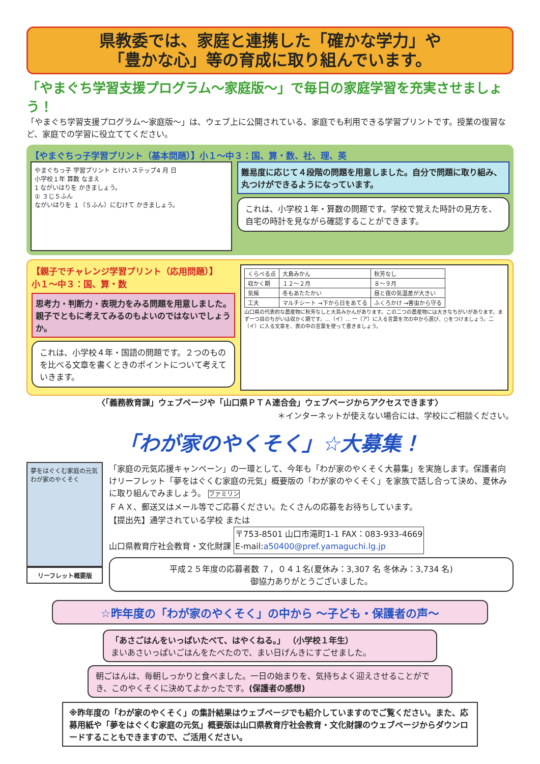県教委では、家庭と連携した「確かな学力」や
「豊かな心」等の育成に取り組んでいます。
「やまぐち学習支援プログラム～家庭版～」で毎日の家庭学習を充実させましょう！
「やまぐち学習支援プログラム～家庭版～」は、ウェブ上に公開されている、家庭でも利用できる学習プリントです。授業の復習など、家庭での学習に役立ててください。
【やまぐちっ子学習プリント（基本問題）】小１～中３：国、算・数、社、理、英
やまぐちっ子 学習プリント とけい ステップ4 月 日
小学校１年 算数 なまえ
1 ながいはりを かきましょう。
① ３じ５ふん
ながいはりを １（５ふん）にむけて かきましょう。
難易度に応じて４段階の問題を用意しました。自分で問題に取り組み、丸つけができるようになっています。
これは、小学校１年・算数の問題です。学校で覚えた時計の見方を、自宅の時計を見ながら確認することができます。
【親子でチャレンジ学習プリント（応用問題）】
小１～中３：国、算・数
思考力・判断力・表現力をみる問題を用意しました。親子でともに考えてみるのもよいのではないでしょうか。
これは、小学校４年・国語の問題です。２つのものを比べる文章を書くときのポイントについて考えていきます。
| くらべる点 | 大島みかん | 秋芳なし |
| 収かく期 | １２～２月 | ８～９月 |
| 気候 | 冬もあたたかい | 昼と夜の気温差が大きい |
| 工夫 | マルチシート →下から日をあてる | ふくろかけ →害虫から守る |
山口県の代表的な農産物に秋芳なしと大島みかんがあります。この二つの農産物には大きなちがいがあります。まず一つ目のちがいは収かく期です。…（イ）… 一（ア）に入る言葉を次の中から選び、○をつけましょう。二（イ）に入る文章を、表の中の言葉を使って書きましょう。
〈「義務教育課」ウェブページや「山口県ＰＴＡ連合会」ウェブページからアクセスできます〉
＊インターネットが使えない場合には、学校にご相談ください。
「わが家のやくそく」☆大募集！
夢をはぐくむ家庭の元気
わが家のやくそく
リーフレット概要版
「家庭の元気応援キャンペーン」の一環として、今年も「わが家のやくそく大募集」を実施します。保護者向けリーフレット「夢をはぐくむ家庭の元気」概要版の「わが家のやくそく」を家族で話し合って決め、夏休みに取り組んでみましょう。 ファミリン
ＦＡＸ、郵送又はメール等でご応募ください。たくさんの応募をお待ちしています。
【提出先】通学されている学校 または
山口県教育庁社会教育・文化財課 〒753-8501 山口市滝町1-1 FAX：083-933-4669
E-mail:a50400@pref.yamaguchi.lg.jp
平成２５年度の応募者数 ７，０４１名(夏休み：3,307 名 冬休み：3,734 名)
御協力ありがとうございました。
☆昨年度の「わが家のやくそく」の中から ～子ども・保護者の声～
「あさごはんをいっぱいたべて、はやくねる。」 （小学校１年生）
まいあさいっぱいごはんをたべたので、まい日げんきにすごせました。
朝ごはんは、毎朝しっかりと食べました。一日の始まりを、気持ちよく迎えさせることができ、このやくそくに決めてよかったです。(保護者の感想)
※昨年度の「わが家のやくそく」の集計結果はウェブページでも紹介していますのでご覧ください。また、応募用紙や「夢をはぐくむ家庭の元気」概要版は山口県教育庁社会教育・文化財課のウェブページからダウンロードすることもできますので、ご活用ください。